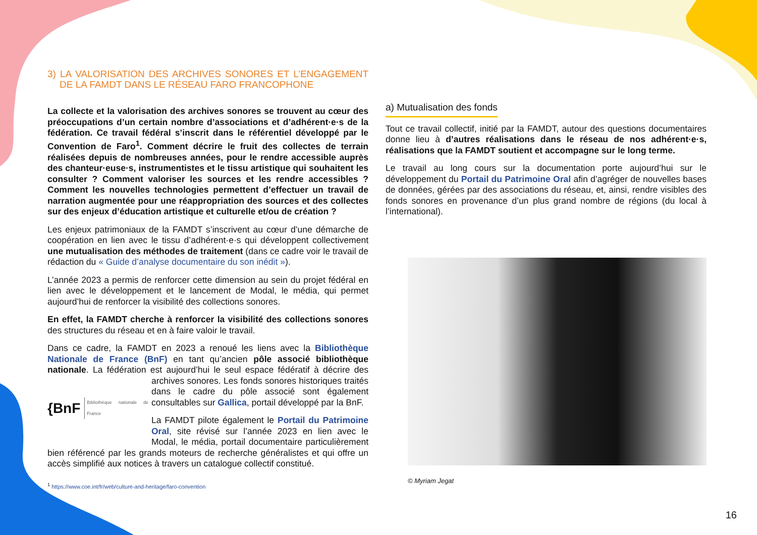3) LA VALORISATION DES ARCHIVES SONORES ET L’ENGAGEMENT DE LA FAMDT DANS LE RÉSEAU FARO FRANCOPHONE
La collecte et la valorisation des archives sonores se trouvent au cœur des préoccupations d’un certain nombre d’associations et d’adhérent·e·s de la fédération. Ce travail fédéral s’inscrit dans le référentiel développé par le Convention de Faro<sup>1</sup>. Comment décrire le fruit des collectes de terrain réalisées depuis de nombreuses années, pour le rendre accessible auprès des chanteur·euse·s, instrumentistes et le tissu artistique qui souhaitent les consulter ? Comment valoriser les sources et les rendre accessibles ? Comment les nouvelles technologies permettent d’effectuer un travail de narration augmentée pour une réappropriation des sources et des collectes sur des enjeux d’éducation artistique et culturelle et/ou de création ?
Les enjeux patrimoniaux de la FAMDT s’inscrivent au cœur d’une démarche de coopération en lien avec le tissu d’adhérent·e·s qui développent collectivement une mutualisation des méthodes de traitement (dans ce cadre voir le travail de rédaction du « Guide d’analyse documentaire du son inédit »).
L’année 2023 a permis de renforcer cette dimension au sein du projet fédéral en lien avec le développement et le lancement de Modal, le média, qui permet aujourd’hui de renforcer la visibilité des collections sonores.
En effet, la FAMDT cherche à renforcer la visibilité des collections sonores des structures du réseau et en à faire valoir le travail.
Dans ce cadre, la FAMDT en 2023 a renoué les liens avec la Bibliothèque Nationale de France (BnF) en tant qu’ancien pôle associé bibliothèque nationale. La fédération est aujourd’hui le seul espace fédératif à décrire
{BnF Bibliothèque nationale de France
des archives sonores. Les fonds sonores historiques traités dans le cadre du pôle associé sont également consultables sur Gallica, portail développé par la BnF.
La FAMDT pilote également le Portail du Patrimoine Oral, site révisé sur l’année 2023 en lien avec le Modal, le média, portail documentaire particulièrement bien référencé par les grands moteurs de recherche généralistes et qui offre un accès simplifié aux notices à travers un catalogue collectif constitué.
<sup>1</sup> https://www.coe.int/fr/web/culture-and-heritage/faro-convention
a) Mutualisation des fonds
Tout ce travail collectif, initié par la FAMDT, autour des questions documentaires donne lieu à d’autres réalisations dans le réseau de nos adhérent·e·s, réalisations que la FAMDT soutient et accompagne sur le long terme.
Le travail au long cours sur la documentation porte aujourd’hui sur le développement du Portail du Patrimoine Oral afin d’agréger de nouvelles bases de données, gérées par des associations du réseau, et, ainsi, rendre visibles des fonds sonores en provenance d’un plus grand nombre de régions (du local à l’international).
© Myriam Jegat
16